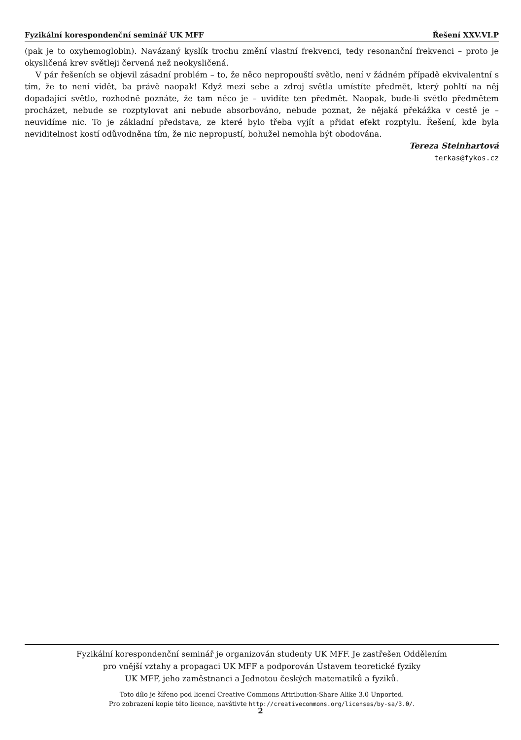Fyzikální korespondenční seminář UK MFF Řešení XXV.VI.P
(pak je to oxyhemoglobin). Navázaný kyslík trochu změní vlastní frekvenci, tedy resonanční frekvenci – proto je okysličená krev světleji červená než neokysličená.
V pár řešeních se objevil zásadní problém – to, že něco nepropouští světlo, není v žádném případě ekvivalentní s tím, že to není vidět, ba právě naopak! Když mezi sebe a zdroj světla umístíte předmět, který pohltí na něj dopadající světlo, rozhodně poznáte, že tam něco je – uvidíte ten předmět. Naopak, bude-li světlo předmětem procházet, nebude se rozptylovat ani nebude absorbováno, nebude poznat, že nějaká překážka v cestě je – neuvidíme nic. To je základní představa, ze které bylo třeba vyjít a přidat efekt rozptylu. Řešení, kde byla neviditelnost kostí odůvodněna tím, že nic nepropustí, bohužel nemohla být obodována.
Tereza Steinhartová
terkas@fykos.cz
Fyzikální korespondenční seminář je organizován studenty UK MFF. Je zastřešen Oddělením
pro vnější vztahy a propagaci UK MFF a podporován Ústavem teoretické fyziky
UK MFF, jeho zaměstnanci a Jednotou českých matematiků a fyziků.
Toto dílo je šířeno pod licencí Creative Commons Attribution-Share Alike 3.0 Unported.
Pro zobrazení kopie této licence, navštivte http://creativecommons.org/licenses/by-sa/3.0/.
2